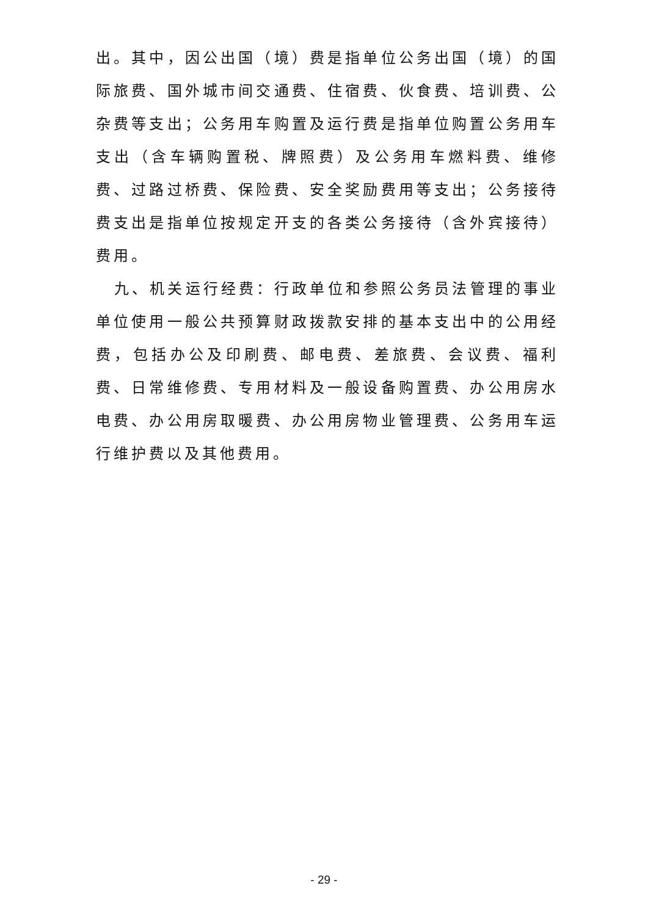出。其中，因公出国（境）费是指单位公务出国（境）的国际旅费、国外城市间交通费、住宿费、伙食费、培训费、公杂费等支出；公务用车购置及运行费是指单位购置公务用车支出（含车辆购置税、牌照费）及公务用车燃料费、维修费、过路过桥费、保险费、安全奖励费用等支出；公务接待费支出是指单位按规定开支的各类公务接待（含外宾接待）费用。
九、机关运行经费：行政单位和参照公务员法管理的事业单位使用一般公共预算财政拨款安排的基本支出中的公用经费，包括办公及印刷费、邮电费、差旅费、会议费、福利费、日常维修费、专用材料及一般设备购置费、办公用房水电费、办公用房取暖费、办公用房物业管理费、公务用车运行维护费以及其他费用。
- 29 -